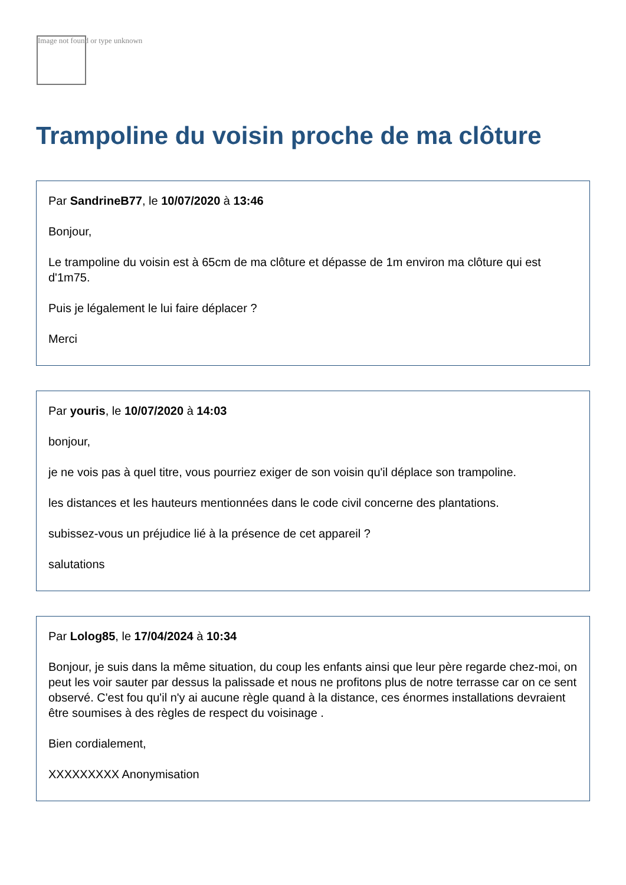Image not found or type unknown
Trampoline du voisin proche de ma clôture
Par SandrineB77, le 10/07/2020 à 13:46
Bonjour,
Le trampoline du voisin est à 65cm de ma clôture et dépasse de 1m environ ma clôture qui est d'1m75.
Puis je légalement le lui faire déplacer ?
Merci
Par youris, le 10/07/2020 à 14:03
bonjour,
je ne vois pas à quel titre, vous pourriez exiger de son voisin qu'il déplace son trampoline.
les distances et les hauteurs mentionnées dans le code civil concerne des plantations.
subissez-vous un préjudice lié à la présence de cet appareil ?
salutations
Par Lolog85, le 17/04/2024 à 10:34
Bonjour, je suis dans la même situation, du coup les enfants ainsi que leur père regarde chez-moi, on peut les voir sauter par dessus la palissade et nous ne profitons plus de notre terrasse car on ce sent observé. C'est fou qu'il n'y ai aucune règle quand à la distance, ces énormes installations devraient être soumises à des règles de respect du voisinage .
Bien cordialement,
XXXXXXXXX Anonymisation